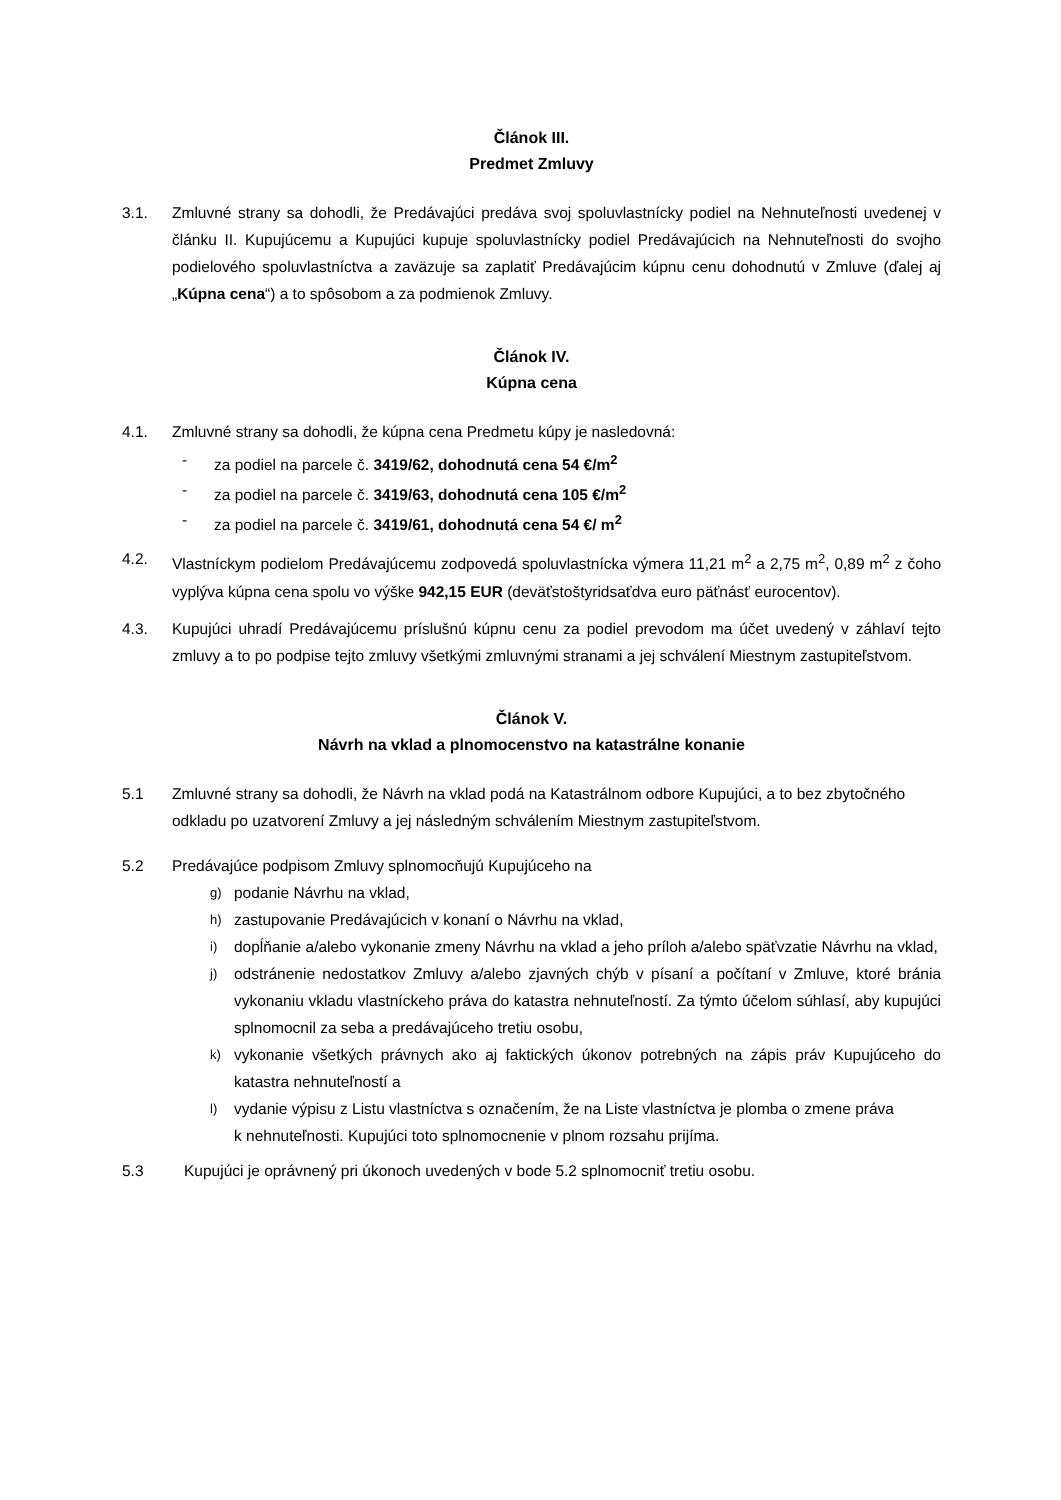Článok III.
Predmet Zmluvy
3.1. Zmluvné strany sa dohodli, že Predávajúci predáva svoj spoluvlastnícky podiel na Nehnuteľnosti uvedenej v článku II. Kupujúcemu a Kupujúci kupuje spoluvlastnícky podiel Predávajúcich na Nehnuteľnosti do svojho podielového spoluvlastníctva a zaväzuje sa zaplatiť Predávajúcim kúpnu cenu dohodnutú v Zmluve (ďalej aj „Kúpna cena“) a to spôsobom a za podmienok Zmluvy.
Článok IV.
Kúpna cena
4.1. Zmluvné strany sa dohodli, že kúpna cena Predmetu kúpy je nasledovná:
- za podiel na parcele č. 3419/62, dohodnutá cena 54 €/m<sup>2</sup>
- za podiel na parcele č. 3419/63, dohodnutá cena 105 €/m<sup>2</sup>
- za podiel na parcele č. 3419/61, dohodnutá cena 54 €/ m<sup>2</sup>
4.2. Vlastníckym podielom Predávajúcemu zodpovedá spoluvlastnícka výmera 11,21 m<sup>2</sup> a 2,75 m<sup>2</sup>, 0,89 m<sup>2</sup> z čoho vyplýva kúpna cena spolu vo výške 942,15 EUR (deväťstoštyridsaťdva euro päťnásť eurocentov).
4.3. Kupujúci uhradí Predávajúcemu príslušnú kúpnu cenu za podiel prevodom ma účet uvedený v záhlaví tejto zmluvy a to po podpise tejto zmluvy všetkými zmluvnými stranami a jej schválení Miestnym zastupiteľstvom.
Článok V.
Návrh na vklad a plnomocenstvo na katastrálne konanie
5.1 Zmluvné strany sa dohodli, že Návrh na vklad podá na Katastrálnom odbore Kupujúci, a to bez zbytočného odkladu po uzatvorení Zmluvy a jej následným schválením Miestnym zastupiteľstvom.
5.2 Predávajúce podpisom Zmluvy splnomocňujú Kupujúceho na
g) podanie Návrhu na vklad,
h) zastupovanie Predávajúcich v konaní o Návrhu na vklad,
i) dopĺňanie a/alebo vykonanie zmeny Návrhu na vklad a jeho príloh a/alebo späťvzatie Návrhu na vklad,
j) odstránenie nedostatkov Zmluvy a/alebo zjavných chýb v písaní a počítaní v Zmluve, ktoré bránia vykonaniu vkladu vlastníckeho práva do katastra nehnuteľností. Za týmto účelom súhlasí, aby kupujúci splnomocnil za seba a predávajúceho tretiu osobu,
k) vykonanie všetkých právnych ako aj faktických úkonov potrebných na zápis práv Kupujúceho do katastra nehnuteľností a
l) vydanie výpisu z Listu vlastníctva s označením, že na Liste vlastníctva je plomba o zmene práva
k nehnuteľnosti. Kupujúci toto splnomocnenie v plnom rozsahu prijíma.
5.3 Kupujúci je oprávnený pri úkonoch uvedených v bode 5.2 splnomocniť tretiu osobu.